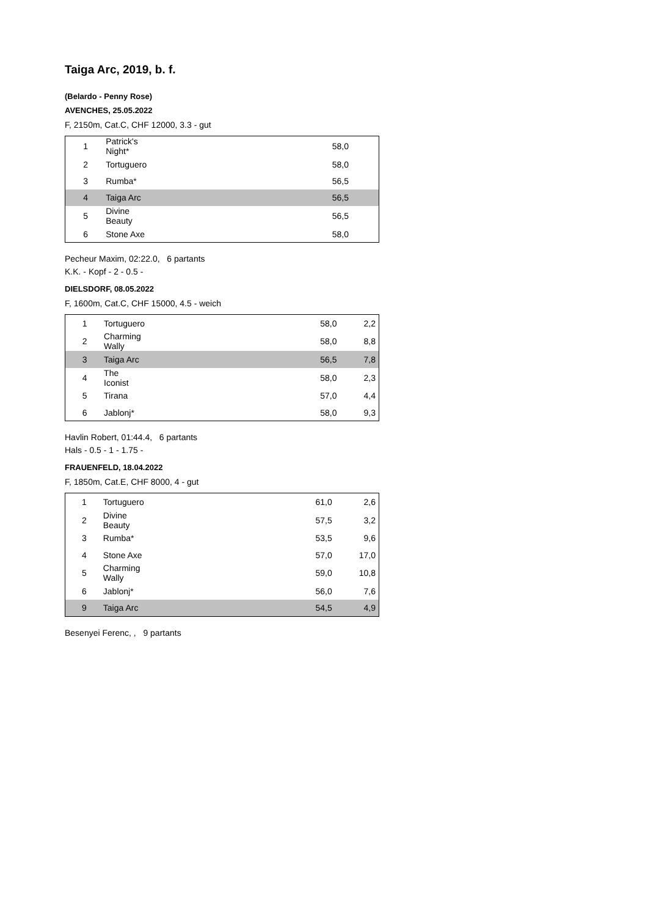Taiga Arc, 2019, b. f.
(Belardo - Penny Rose)
AVENCHES, 25.05.2022
F, 2150m, Cat.C, CHF 12000, 3.3 - gut
| 1 | Patrick's Night* | 58,0 | |
| 2 | Tortuguero | 58,0 | |
| 3 | Rumba* | 56,5 | |
| 4 | Taiga Arc | 56,5 | |
| 5 | Divine Beauty | 56,5 | |
| 6 | Stone Axe | 58,0 | |
Pecheur Maxim, 02:22.0, 6 partants
K.K. - Kopf - 2 - 0.5 -
DIELSDORF, 08.05.2022
F, 1600m, Cat.C, CHF 15000, 4.5 - weich
| 1 | Tortuguero | 58,0 | 2,2 |
| 2 | Charming Wally | 58,0 | 8,8 |
| 3 | Taiga Arc | 56,5 | 7,8 |
| 4 | The Iconist | 58,0 | 2,3 |
| 5 | Tirana | 57,0 | 4,4 |
| 6 | Jablonj* | 58,0 | 9,3 |
Havlin Robert, 01:44.4, 6 partants
Hals - 0.5 - 1 - 1.75 -
FRAUENFELD, 18.04.2022
F, 1850m, Cat.E, CHF 8000, 4 - gut
| 1 | Tortuguero | 61,0 | 2,6 |
| 2 | Divine Beauty | 57,5 | 3,2 |
| 3 | Rumba* | 53,5 | 9,6 |
| 4 | Stone Axe | 57,0 | 17,0 |
| 5 | Charming Wally | 59,0 | 10,8 |
| 6 | Jablonj* | 56,0 | 7,6 |
| 9 | Taiga Arc | 54,5 | 4,9 |
Besenyei Ferenc, , 9 partants